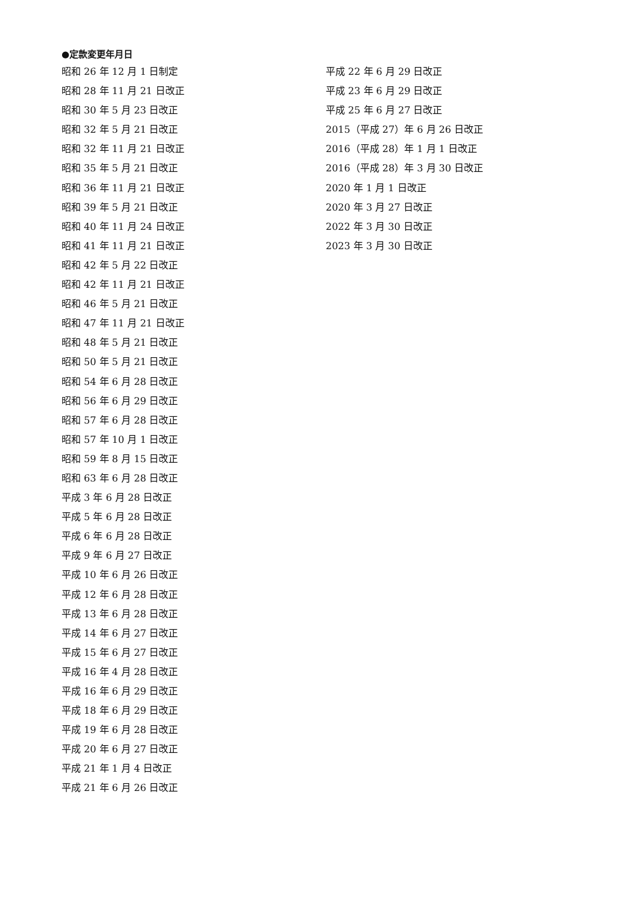●定款変更年月日
昭和 26 年 12 月 1 日制定
昭和 28 年 11 月 21 日改正
昭和 30 年 5 月 23 日改正
昭和 32 年 5 月 21 日改正
昭和 32 年 11 月 21 日改正
昭和 35 年 5 月 21 日改正
昭和 36 年 11 月 21 日改正
昭和 39 年 5 月 21 日改正
昭和 40 年 11 月 24 日改正
昭和 41 年 11 月 21 日改正
昭和 42 年 5 月 22 日改正
昭和 42 年 11 月 21 日改正
昭和 46 年 5 月 21 日改正
昭和 47 年 11 月 21 日改正
昭和 48 年 5 月 21 日改正
昭和 50 年 5 月 21 日改正
昭和 54 年 6 月 28 日改正
昭和 56 年 6 月 29 日改正
昭和 57 年 6 月 28 日改正
昭和 57 年 10 月 1 日改正
昭和 59 年 8 月 15 日改正
昭和 63 年 6 月 28 日改正
平成 3 年 6 月 28 日改正
平成 5 年 6 月 28 日改正
平成 6 年 6 月 28 日改正
平成 9 年 6 月 27 日改正
平成 10 年 6 月 26 日改正
平成 12 年 6 月 28 日改正
平成 13 年 6 月 28 日改正
平成 14 年 6 月 27 日改正
平成 15 年 6 月 27 日改正
平成 16 年 4 月 28 日改正
平成 16 年 6 月 29 日改正
平成 18 年 6 月 29 日改正
平成 19 年 6 月 28 日改正
平成 20 年 6 月 27 日改正
平成 21 年 1 月 4 日改正
平成 21 年 6 月 26 日改正
平成 22 年 6 月 29 日改正
平成 23 年 6 月 29 日改正
平成 25 年 6 月 27 日改正
2015（平成 27）年 6 月 26 日改正
2016（平成 28）年 1 月 1 日改正
2016（平成 28）年 3 月 30 日改正
2020 年 1 月 1 日改正
2020 年 3 月 27 日改正
2022 年 3 月 30 日改正
2023 年 3 月 30 日改正